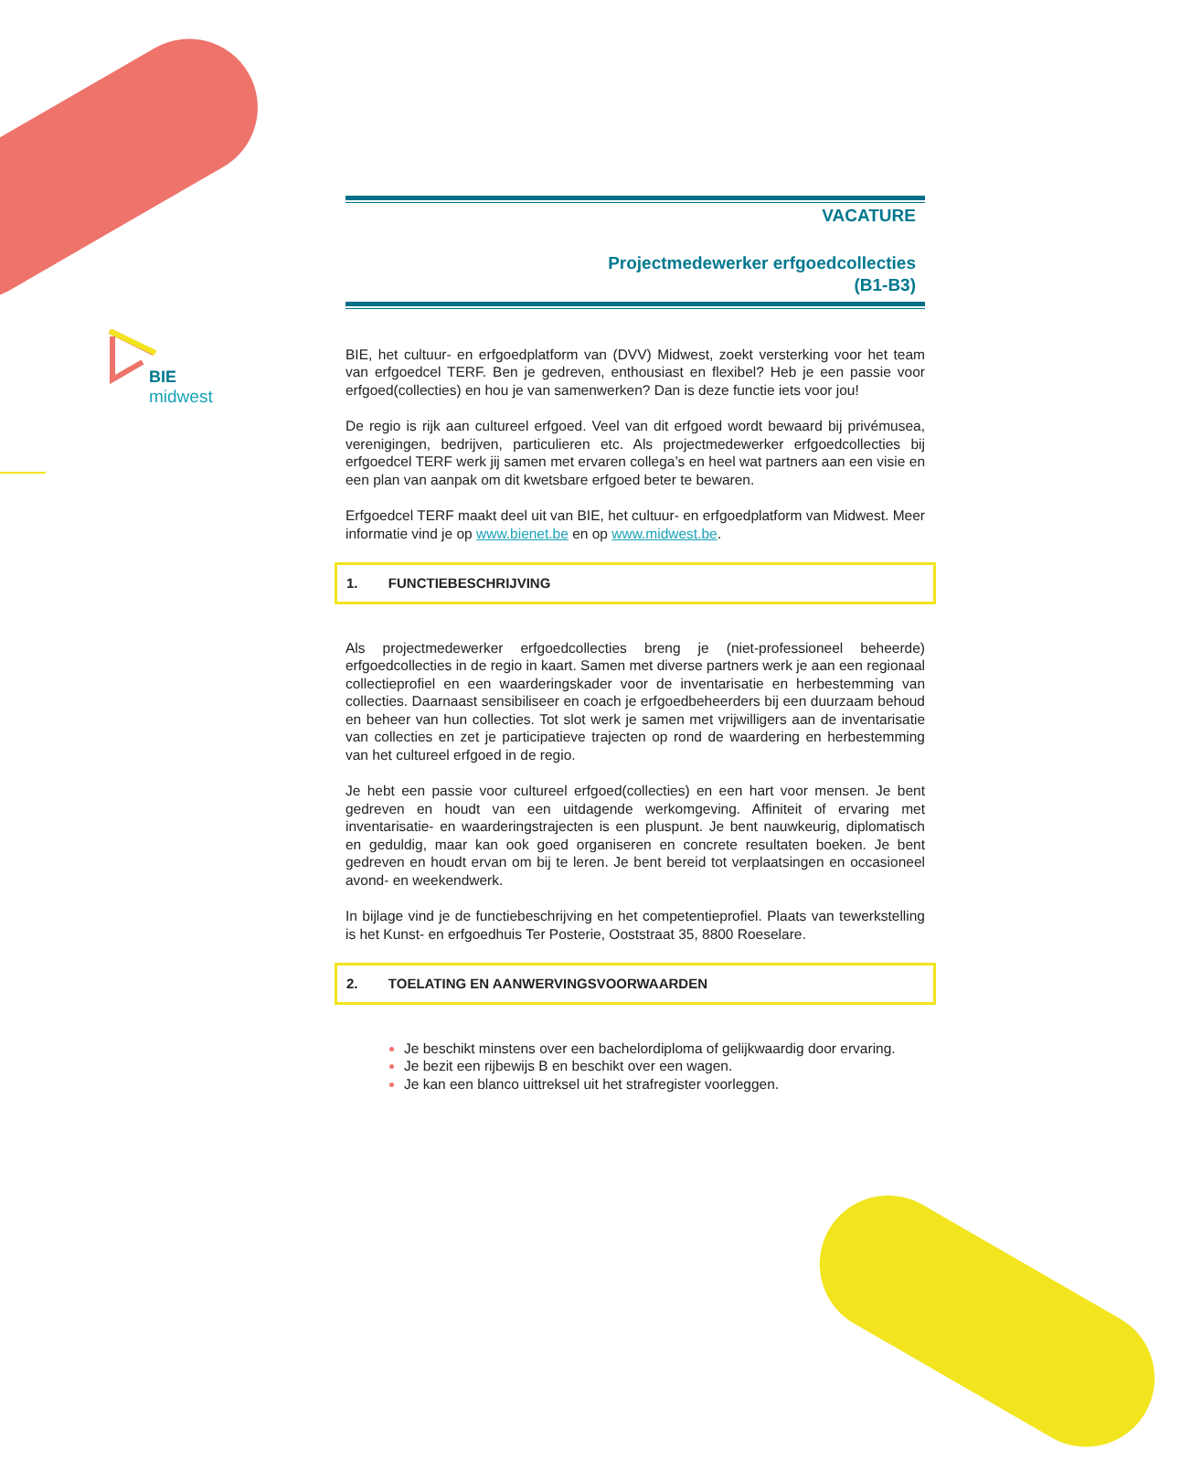BIE
midwest
VACATURE
Projectmedewerker erfgoedcollecties
(B1-B3)
BIE, het cultuur- en erfgoedplatform van (DVV) Midwest, zoekt versterking voor het team van erfgoedcel TERF. Ben je gedreven, enthousiast en flexibel? Heb je een passie voor erfgoed(collecties) en hou je van samenwerken? Dan is deze functie iets voor jou!
De regio is rijk aan cultureel erfgoed. Veel van dit erfgoed wordt bewaard bij privémusea, verenigingen, bedrijven, particulieren etc. Als projectmedewerker erfgoedcollecties bij erfgoedcel TERF werk jij samen met ervaren collega’s en heel wat partners aan een visie en een plan van aanpak om dit kwetsbare erfgoed beter te bewaren.
Erfgoedcel TERF maakt deel uit van BIE, het cultuur- en erfgoedplatform van Midwest. Meer informatie vind je op www.bienet.be en op www.midwest.be.
1. FUNCTIEBESCHRIJVING
Als projectmedewerker erfgoedcollecties breng je (niet-professioneel beheerde) erfgoedcollecties in de regio in kaart. Samen met diverse partners werk je aan een regionaal collectieprofiel en een waarderingskader voor de inventarisatie en herbestemming van collecties. Daarnaast sensibiliseer en coach je erfgoedbeheerders bij een duurzaam behoud en beheer van hun collecties. Tot slot werk je samen met vrijwilligers aan de inventarisatie van collecties en zet je participatieve trajecten op rond de waardering en herbestemming van het cultureel erfgoed in de regio.
Je hebt een passie voor cultureel erfgoed(collecties) en een hart voor mensen. Je bent gedreven en houdt van een uitdagende werkomgeving. Affiniteit of ervaring met inventarisatie- en waarderingstrajecten is een pluspunt. Je bent nauwkeurig, diplomatisch en geduldig, maar kan ook goed organiseren en concrete resultaten boeken. Je bent gedreven en houdt ervan om bij te leren. Je bent bereid tot verplaatsingen en occasioneel avond- en weekendwerk.
In bijlage vind je de functiebeschrijving en het competentieprofiel. Plaats van tewerkstelling is het Kunst- en erfgoedhuis Ter Posterie, Ooststraat 35, 8800 Roeselare.
2. TOELATING EN AANWERVINGSVOORWAARDEN
Je beschikt minstens over een bachelordiploma of gelijkwaardig door ervaring.
Je bezit een rijbewijs B en beschikt over een wagen.
Je kan een blanco uittreksel uit het strafregister voorleggen.